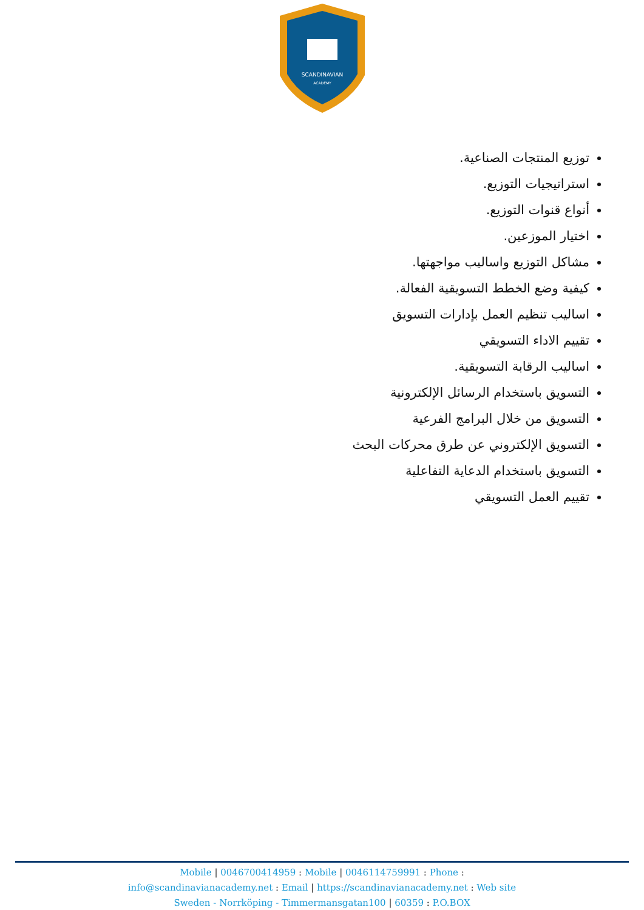SCANDINAVIAN
ACADEMY
توزيع المنتجات الصناعية.
استراتيجيات التوزيع.
أنواع قنوات التوزيع.
اختيار الموزعين.
مشاكل التوزيع واساليب مواجهتها.
كيفية وضع الخطط التسويقية الفعالة.
اساليب تنظيم العمل بإدارات التسويق
تقييم الاداء التسويقي
اساليب الرقابة التسويقية.
التسويق باستخدام الرسائل الإلكترونية
التسويق من خلال البرامج الفرعية
التسويق الإلكتروني عن طرق محركات البحث
التسويق باستخدام الدعاية التفاعلية
تقييم العمل التسويقي
Mobile | 0046700414959 : Mobile | 0046114759991 : Phone :
info@scandinavianacademy.net : Email | https://scandinavianacademy.net : Web site
Sweden - Norrköping - Timmermansgatan100 | 60359 : P.O.BOX